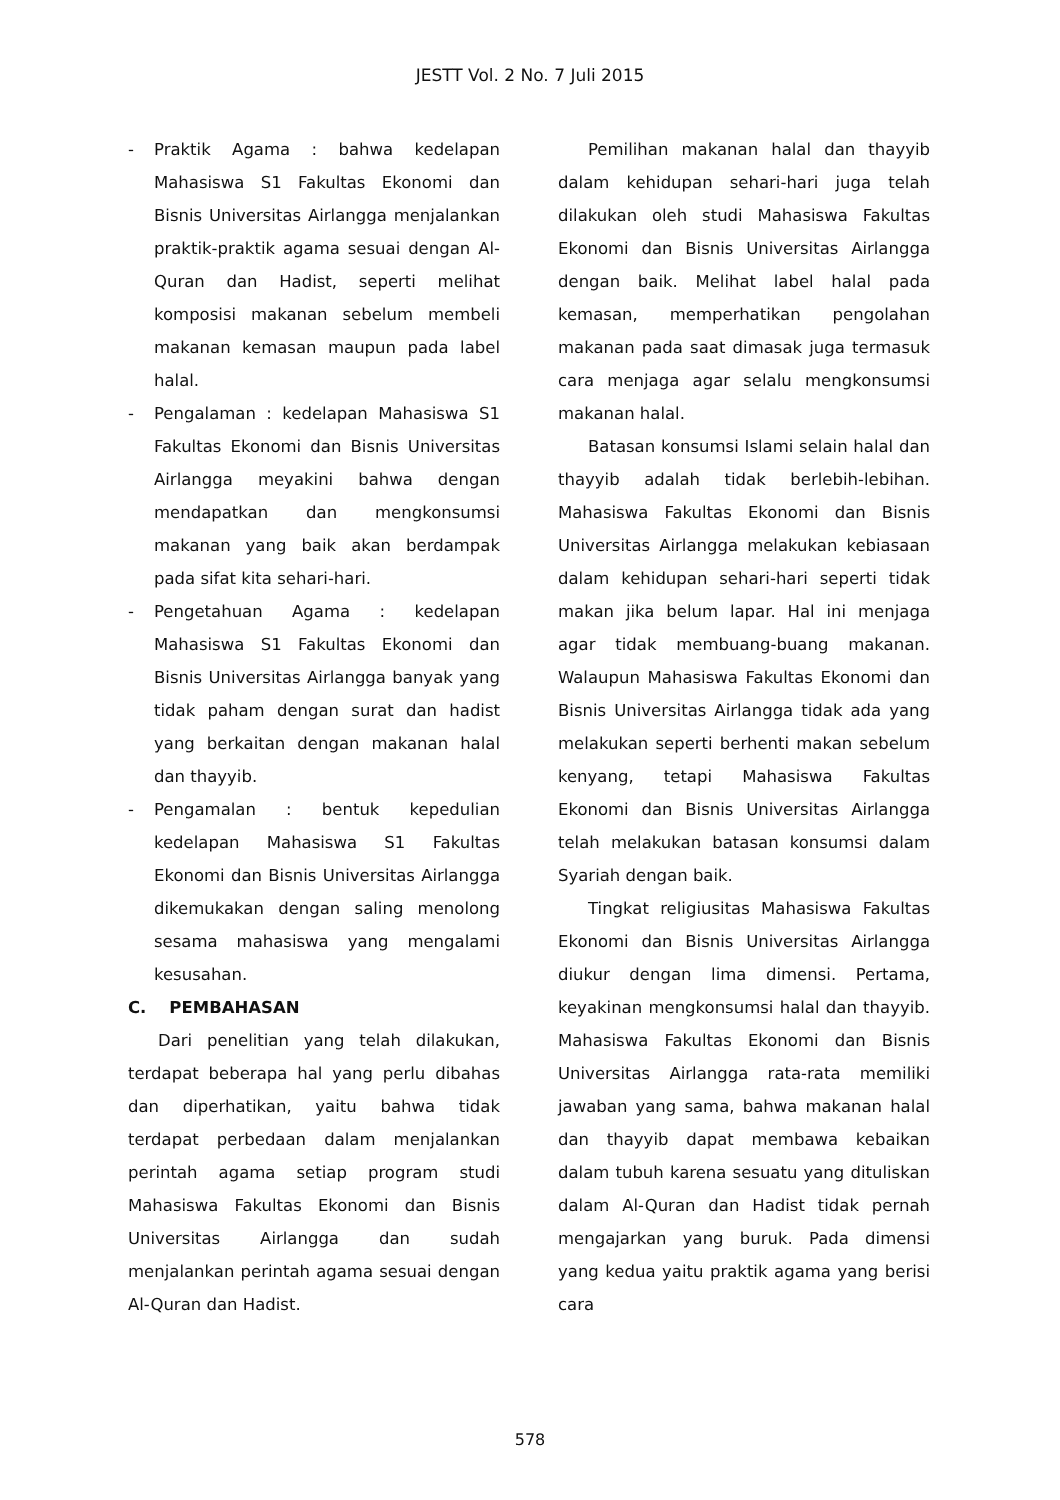JESTT Vol. 2 No. 7 Juli 2015
- Praktik Agama : bahwa kedelapan Mahasiswa S1 Fakultas Ekonomi dan Bisnis Universitas Airlangga menjalankan praktik-praktik agama sesuai dengan Al-Quran dan Hadist, seperti melihat komposisi makanan sebelum membeli makanan kemasan maupun pada label halal.
- Pengalaman : kedelapan Mahasiswa S1 Fakultas Ekonomi dan Bisnis Universitas Airlangga meyakini bahwa dengan mendapatkan dan mengkonsumsi makanan yang baik akan berdampak pada sifat kita sehari-hari.
- Pengetahuan Agama : kedelapan Mahasiswa S1 Fakultas Ekonomi dan Bisnis Universitas Airlangga banyak yang tidak paham dengan surat dan hadist yang berkaitan dengan makanan halal dan thayyib.
- Pengamalan : bentuk kepedulian kedelapan Mahasiswa S1 Fakultas Ekonomi dan Bisnis Universitas Airlangga dikemukakan dengan saling menolong sesama mahasiswa yang mengalami kesusahan.
C. PEMBAHASAN
Dari penelitian yang telah dilakukan, terdapat beberapa hal yang perlu dibahas dan diperhatikan, yaitu bahwa tidak terdapat perbedaan dalam menjalankan perintah agama setiap program studi Mahasiswa Fakultas Ekonomi dan Bisnis Universitas Airlangga dan sudah menjalankan perintah agama sesuai dengan Al-Quran dan Hadist.
Pemilihan makanan halal dan thayyib dalam kehidupan sehari-hari juga telah dilakukan oleh studi Mahasiswa Fakultas Ekonomi dan Bisnis Universitas Airlangga dengan baik. Melihat label halal pada kemasan, memperhatikan pengolahan makanan pada saat dimasak juga termasuk cara menjaga agar selalu mengkonsumsi makanan halal.
Batasan konsumsi Islami selain halal dan thayyib adalah tidak berlebih-lebihan. Mahasiswa Fakultas Ekonomi dan Bisnis Universitas Airlangga melakukan kebiasaan dalam kehidupan sehari-hari seperti tidak makan jika belum lapar. Hal ini menjaga agar tidak membuang-buang makanan. Walaupun Mahasiswa Fakultas Ekonomi dan Bisnis Universitas Airlangga tidak ada yang melakukan seperti berhenti makan sebelum kenyang, tetapi Mahasiswa Fakultas Ekonomi dan Bisnis Universitas Airlangga telah melakukan batasan konsumsi dalam Syariah dengan baik.
Tingkat religiusitas Mahasiswa Fakultas Ekonomi dan Bisnis Universitas Airlangga diukur dengan lima dimensi. Pertama, keyakinan mengkonsumsi halal dan thayyib. Mahasiswa Fakultas Ekonomi dan Bisnis Universitas Airlangga rata-rata memiliki jawaban yang sama, bahwa makanan halal dan thayyib dapat membawa kebaikan dalam tubuh karena sesuatu yang dituliskan dalam Al-Quran dan Hadist tidak pernah mengajarkan yang buruk. Pada dimensi yang kedua yaitu praktik agama yang berisi cara
578